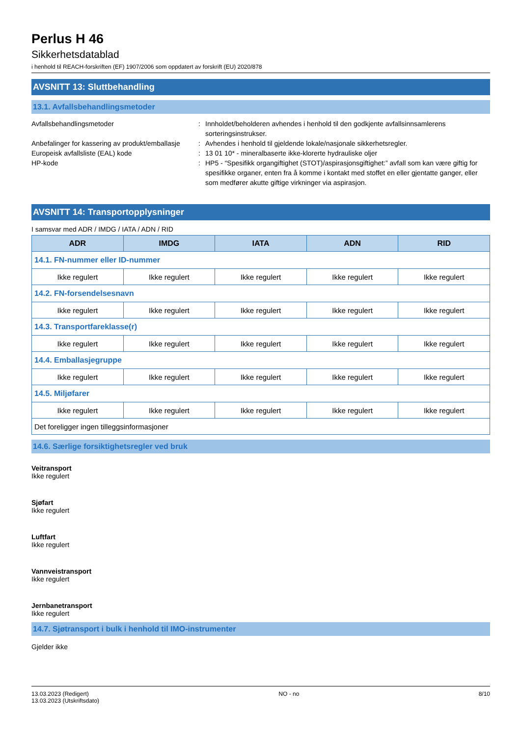Perlus H 46
Sikkerhetsdatablad
i henhold til REACH-forskriften (EF) 1907/2006 som oppdatert av forskrift (EU) 2020/878
AVSNITT 13: Sluttbehandling
13.1. Avfallsbehandlingsmetoder
Avfallsbehandlingsmetoder : Innholdet/beholderen avhendes i henhold til den godkjente avfallsinnsamlerens sorteringsinstrukser.
Anbefalinger for kassering av produkt/emballasje
: Avhendes i henhold til gjeldende lokale/nasjonale sikkerhetsregler.
Europeisk avfallsliste (EAL) kode : 13 01 10* - mineralbaserte ikke-klorerte hydrauliske oljer
HP-kode : HP5 - “Spesifikk organgiftighet (STOT)/aspirasjonsgiftighet:” avfall som kan være giftig for spesifikke organer, enten fra å komme i kontakt med stoffet en eller gjentatte ganger, eller som medfører akutte giftige virkninger via aspirasjon.
AVSNITT 14: Transportopplysninger
I samsvar med ADR / IMDG / IATA / ADN / RID
| ADR | IMDG | IATA | ADN | RID |
| --- | --- | --- | --- | --- |
| 14.1. FN-nummer eller ID-nummer | | | | |
| Ikke regulert | Ikke regulert | Ikke regulert | Ikke regulert | Ikke regulert |
| 14.2. FN-forsendelsesnavn | | | | |
| Ikke regulert | Ikke regulert | Ikke regulert | Ikke regulert | Ikke regulert |
| 14.3. Transportfareklasse(r) | | | | |
| Ikke regulert | Ikke regulert | Ikke regulert | Ikke regulert | Ikke regulert |
| 14.4. Emballasjegruppe | | | | |
| Ikke regulert | Ikke regulert | Ikke regulert | Ikke regulert | Ikke regulert |
| 14.5. Miljøfarer | | | | |
| Ikke regulert | Ikke regulert | Ikke regulert | Ikke regulert | Ikke regulert |
| Det foreligger ingen tilleggsinformasjoner | | | | |
14.6. Særlige forsiktighetsregler ved bruk
Veitransport
Ikke regulert
Sjøfart
Ikke regulert
Luftfart
Ikke regulert
Vannveistransport
Ikke regulert
Jernbanetransport
Ikke regulert
14.7. Sjøtransport i bulk i henhold til IMO-instrumenter
Gjelder ikke
13.03.2023 (Redigert)
13.03.2023 (Utskriftsdato)
NO - no 8/10